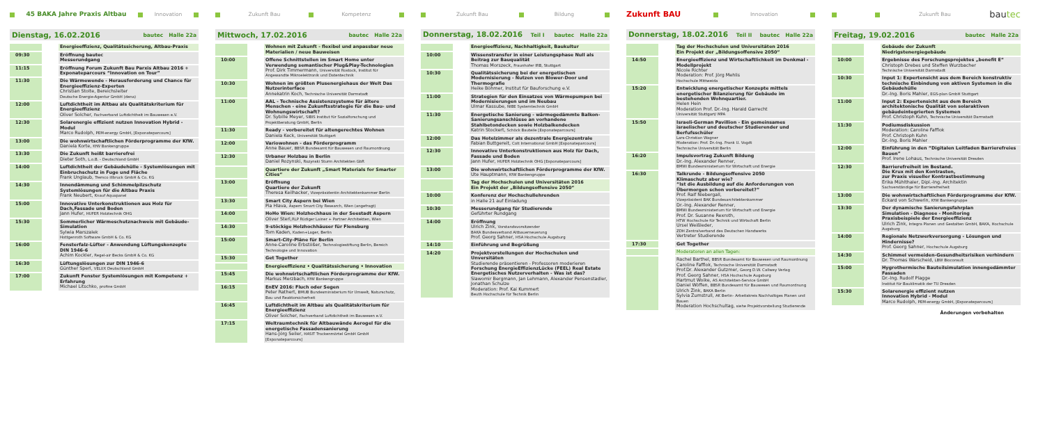45 BAKA Jahre Praxis Altbau Innovation
Dienstag, 16.02.2016 bautec Halle 22a
| | | Energieeffizienz, Qualitätssicherung, Altbau-Praxis |
| 09:30 | | Eröffnung bautec Messerundgang |
| 11:15 | | Eröffnung Forum Zukunft Bau Parxis Altbau 2016 + Exponateparcours “Innovation on Tour” |
| 11:30 | | Die Wärmewende - Herausforderung und Chance für Energieeffizienz-Experten Christian Stolte, Bereichsleiter Deutsche Energie-Agentur GmbH (dena) |
| 12:00 | | Luftdichtheit im Altbau als Qualitätskriterium für Energieeffizienz Oliver Solcher, Fachverband Luftdichtheit im Bauwesen e.V. |
| 12:30 | | Solarenergie effizient nutzen Innovation Hybrid - Modul Marco Rudolph, PEM-energy GmbH, [Exponateparcours] |
| 13:00 | | Die wohnwirtschaftlichen Förderprogramme der KfW. Daniela Korte, KfW Bankengruppe |
| 13:30 | | Die Zukunft heißt barrierefrei Dieter Soth, L.o.B. - Deutschland GmbH |
| 14:00 | | Luftdichtheit der Gebäudehülle - Systemlösungen mit Einbruchschutz in Fuge und Fläche Frank Unglaub, Tremco illbruck GmbH & Co. KG |
| 14:30 | | Innendämmung und Schimmelpilzschutz Systemlösungen für die Altbau Praxis Frank Neubert, Knauf Aquapanel |
| 15:00 | | Innovative Unterkonstruktionen aus Holz für Dach,Fassade und Boden Jann Hufer, HUFER Holztechnik OHG |
| 15:30 | | Sommerlicher Wärmeschutznachweis mit Gebäude-Simulation Sylwia Marszalek Hottgenroth Software GmbH & Co. KG |
| 16:00 | | Fensterfalz-Lüfter - Anwendung Lüftungskonzepte DIN 1946-6 Achim Kockler, Regel-air Becks GmbH & Co. KG |
| 16:30 | | Lüftungslösungen zur DIN 1946-6 Günther Sperl, VELUX Deutschland GmbH |
| 17:00 | | Zukunft Fenster Systemlösungen mit Kompetenz + Erfahrung Michael Litschko, profine GmbH |
Zukunft Bau Kompetenz
Mittwoch, 17.02.2016 bautec Halle 22a
| | | Wohnen mit Zukunft - flexibel und anpassbar neue Materialien / neue Bauweisen |
| 10:00 | | Offene Schnittstellen im Smart Home unter Verwendung semantischer Plug&Play-Technologien Prof. Dirk Timmermann, Universität Rostock, Institut für Angewandte Mikroelektronik und Datentechnik |
| 10:30 | | Wohnen im größten Plusenergiehaus der Welt Das Nutzerinterface Annekatrin Koch, Technische Universität Darmstadt |
| 11:00 | | AAL - Technische Assistenzsysteme für ältere Menschen - eine Zukunftsstrategie für die Bau- und Wohnungswirtschaft? Dr. Sybille Meyer, SIBIS Institut für Sozialforschung und Projektberatung GmbH, Berlin |
| 11:30 | | Ready - vorbereitet für altengerechtes Wohnen Daniela Keck, Universität Stuttgart |
| 12:00 | | Variowohnen - das Förderprogramm Anne Bauer, BBSR Bundesamt für Bauwesen und Raumordnung |
| 12:30 | | Urbaner Holzbau in Berlin Daniel Rozynski, Rozynski Sturm Architekten GbR |
| | | Quartiere der Zukunft „Smart Materials for Smarter Cities“ |
| 13:00 | | Eröffnung Quartiere der Zukunft Theresa Keilhacker, Vizepräsidentin Architektenkammer Berlin |
| 13:30 | | Smart City Aspern bei Wien Pia Hlava, Aspern Smart City Research, Wien (angefragt) |
| 14:00 | | HoHo Wien: Holzhochhaus in der Seestadt Aspern Oliver Sterl, RLP Rüdiger Lainer + Partner Architekten, Wien |
| 14:30 | | 9-stöckige Holzhochhäuser für Flensburg Tom Kaden, Kaden+Lager, Berlin |
| 15:00 | | Smart-City-Pläne für Berlin Anne-Caroline Erbstößer, Technologiestiftung Berlin, Bereich Technologie und Innovation |
| 15:30 | | Get Together |
| | | Energieeffizienz • Qualitätssicherung • Innovation |
| 15:45 | | Die wohnwirtschaftlichen Förderprogramme der KfW. Markus Merzbach, KfW Bankengruppe |
| 16:15 | | EnEV 2016: Fluch oder Segen Peter Rathert, BMUB Bundesministerium für Umwelt, Naturschutz, Bau und Reaktorsicherheit |
| 16:45 | | Luftdichtheit im Altbau als Qualitätskriterium für Energieeffizienz Oliver Solcher, Fachverband Luftdichtheit im Bauwesen e.V. |
| 17:15 | | Weltraumtechnik für Altbauwände Aerogel für die energetische Fassadensanierung Hans-Jörg Seiler, HASIT Trockenmörtel GmbH GmbH [Exponateparcours] |
Zukunft Bau Bildung
Donnerstag, 18.02.2016 Teil I bautec Halle 22a
| | | Energieeffizienz, Nachhaltigkeit, Baukultur |
| 10:00 | | Wissenstransfer in einer Leistungsphase Null als Beitrag zur Bauqualität Thomas Morszeck, Fraunhofer IRB, Stuttgart |
| 10:30 | | Qualitätssicherung bei der energetischen Modernisierung - Nutzen von Blower-Door und Thermografie Heike Böhmer, Institut für Bauforschung e.V. |
| 11:00 | | Strategien für den Einsatzes von Wärmepumpen bei Modernisierungen und im Neubau Ulmar Kassube, NIBE Systemtechnik GmbH |
| 11:30 | | Energetische Sanierung - wärmegedämmte Balkon-Sanierungsanschlüsse an vorhandene Stahlbetondecken sowie Holzbalkendecken Katrin Stockert, Schöck Bauteile [Exponateparcours] |
| 12:00 | | Das Hotelzimmer als dezentrale Energiezentrale Fabian Buttgereit, Colt International GmbH [Exponateparcours] |
| 12:30 | | Innovative Unterkonstruktionen aus Holz für Dach, Fassade und Boden Jann Hufer, HUFER Holztechnik OHG [Exponateparcours] |
| 13:00 | | Die wohnwirtschaftlichen Förderprogramme der KfW. Ute Hauptmann, KfW Bankengruppe |
| | | Tag der Hochschulen und Universitäten 2016 Ein Projekt der „Bildungsoffensive 2050“ |
| 10:00 | | Konferenz der Hochschullehrenden in Halle 21 auf Einladung |
| 10:30 | | Messerundgang für Studierende Geführter Rundgang |
| 14:00 | | Eröffnung Ulrich Zink, Vorstandsvorsitzender BAKA Bundesverband Altbauerneuerung Prof. Georg Sahner, HSA Hochschule Augsburg |
| 14:10 | | Einführung und Begrüßung |
| 14:20 | | Projektvorstellungen der Hochschulen und Unversitäten Studierende präsentieren - Professoren moderieren Forschung EnergieEffizienzLücke (FEEL) Real Estate Energetisches Nutzerverhalten - Was ist das? Slawomir Bergmann, Jan Lehmann, Alexander Pensenstadler, Jonathan Schulze Moderation: Prof. Kai Kummert Beuth Hochschule für Technik Berlin |
Zukunft BAU Innovation
Donnerstag, 18.02.2016 Teil II bautec Halle 22a
| | | Tag der Hochschulen und Universitäten 2016 Ein Projekt der „Bildungsoffensive 2050“ |
| 14:50 | | Energieeffizienz und Wirtschaftlichkeit im Denkmal - Modellprojekt Nicole Richter Moderation: Prof. Jörg Mehlis Hochschule Mittweida |
| 15:20 | | Entwicklung energetischer Konzepte mittels energetischer Bilanzierung für Gebäude im bestehenden Wohnquartier. Helen Hein Moderation Prof. Dr.-Ing. Harald Garrecht Universität Stuttgart/ MPA |
| 15:50 | | Israeli-German Pavillion - Ein gemeinsames israelischer und deutscher Studierender und Berfufsschüler Lars-Christian Wagner Moderation: Prof. Dr.-Ing. Frank U. Vogdt Technische Universität Berlin |
| 16:20 | | Impulsvortrag Zukunft Bildung Dr.-Ing. Alexander Renner, BMWi Bundesministerium für Wirtschaft und Energie |
| 16:30 | | Talkrunde - Bildungsoffensive 2050 Klimaschutz aber wie? “Ist die Ausbildung auf die Anforderungen von Übermorgen schon vorbereitet?” Prof. Ralf Niebergall, Vizepräsident BAK Bundesarchitektenkammer Dr.-Ing. Alexander Renner, BMWi Bundesministerium für Wirtschaft und Energie Prof. Dr. Susanne Rexroth, HTW Hochschule für Technik und Wirtschaft Berlin Ursel Weißleder, ZDH Zentralverband des Deutschen Handwerks Vertreter Studierende |
| 17:30 | | Get Together |
| | | Moderatoren an allen Tagen: |
| | | Rachel Barthel, BBSR Bundesamt für Bauwesen und Raumordnung Caroline Fafflok, Technische Universität Darmstadt Prof.Dr. Alexander Gutzmer, Georg D.W. Callwey Verlag Prof. Georg Sahner, HSA Hochschule Augsburg Hartmut Woike, AS Architekten-Service GmbH Daniel Wöffen, BBSR Bundesamt für Bauwesen und Raumordnung Ulrich Zink, BAKA Berlin Sylvia Zumstrull, AK Berlin- Arbeitskreis Nachhaltiges Planen und Bauen Moderation Hochschultag, siehe Projektvorstellung Studierende |
Zukunft Bau bautec
Freitag, 19.02.2016 bautec Halle 22a
| | | Gebäude der Zukunft Niedrigstenergiegebäude |
| 10:00 | | Ergebnisse des Forschungsprojektes „benefit E“ Christoph Drebes und Steffen Wurzbacher Technische Universität Darmstadt |
| 10:30 | | Input 1: Expertensicht aus dem Bereich konstruktiv technische Einbindung von aktiven Systemen in die Gebäudehülle Dr.-Ing. Boris Mahler, EGS-plan GmbH Stuttgart |
| 11:00 | | Input 2: Expertensicht aus dem Bereich architektonische Qualität von solaraktiven gebäudeintegrierten Systemen Prof. Christoph Kuhn, Technische Universität Darmstadt |
| 11:30 | | Podiumsdiskussion Moderation: Caroline Fafflok Prof. Christoph Kuhn Dr.-Ing. Boris Mahler |
| 12:00 | | Einführung in den “Digitalen Leitfaden Barrierefreies Bauen” Prof. Irene Lohaus, Technische Universität Dresden |
| 12:30 | | Barrierefreiheit im Bestand. Die Krux mit den Kontrasten, zur Praxis visueller Kontrastbestimmung Erika Mühlthaler, Dipl.-Ing. Architektin Sachverständige für Barrierefreiheit |
| 13:00 | | Die wohnwirtschaftlichen Förderprogramme der KfW. Eckard von Schwerin, KfW Bankengruppe |
| 13:30 | | Der dynamische Sanierungsfahrplan Simulation - Diagnose - Monitoring Praxisbeispiele der Energieeffizienz Ulrich Zink, Integra Planen und Gestalten GmbH, BAKA, Hochschule Augsburg |
| 14:00 | | Regionale Netzwerkversorgung - Lösungen und Hindernisse? Prof. Georg Sahner, Hochschule Augsburg |
| 14:30 | | Schimmel vermeiden-Gesundheitsrisiken verhindern Dr. Thomas Warscheid, LBW Bioconsult |
| 15:00 | | Hygrothermische Bauteilsimulation innengedämmter Fassaden Dr.-Ing. Rudolf Plagge Institut für Bauklimatik der TU Dresden |
| 15:30 | | Solarenergie effizient nutzen Innovation Hybrid - Modul Marco Rudolph, PEM-energy GmbH, [Exponateparcours] |
Änderungen vorbehalten